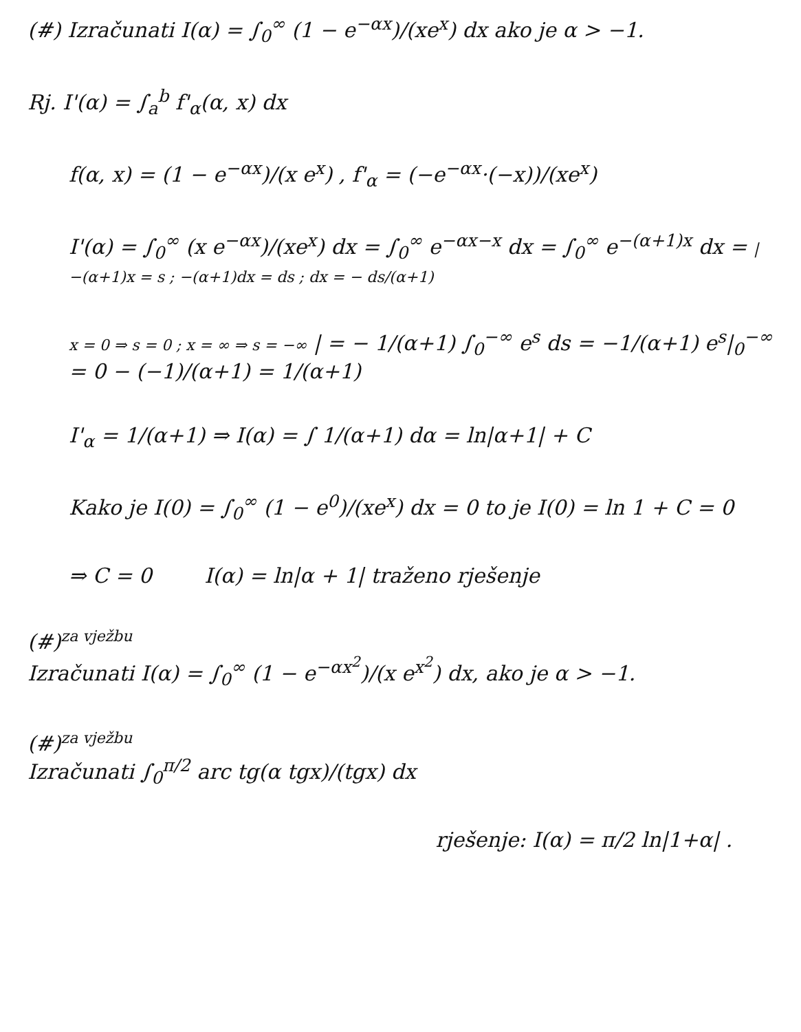(#) Izračunati I(α) = ∫<sub>0</sub><sup>∞</sup> (1 − e<sup>−αx</sup>)/(xe<sup>x</sup>) dx ako je α > −1.
Rj. I'(α) = ∫<sub>a</sub><sup>b</sup> f'<sub>α</sub>(α, x) dx
f(α, x) = (1 − e<sup>−αx</sup>)/(x e<sup>x</sup>) , f'<sub>α</sub> = (−e<sup>−αx</sup>·(−x))/(xe<sup>x</sup>)
I'(α) = ∫<sub>0</sub><sup>∞</sup> (x e<sup>−αx</sup>)/(xe<sup>x</sup>) dx = ∫<sub>0</sub><sup>∞</sup> e<sup>−αx−x</sup> dx = ∫<sub>0</sub><sup>∞</sup> e<sup>−(α+1)x</sup> dx = | −(α+1)x = s ; −(α+1)dx = ds ; dx = − ds/(α+1)
x = 0 ⇒ s = 0 ; x = ∞ ⇒ s = −∞ | = − 1/(α+1) ∫<sub>0</sub><sup>−∞</sup> e<sup>s</sup> ds = −1/(α+1) e<sup>s</sup>|<sub>0</sub><sup>−∞</sup> = 0 − (−1)/(α+1) = 1/(α+1)
I'<sub>α</sub> = 1/(α+1) ⇒ I(α) = ∫ 1/(α+1) dα = ln|α+1| + C
Kako je I(0) = ∫<sub>0</sub><sup>∞</sup> (1 − e<sup>0</sup>)/(xe<sup>x</sup>) dx = 0 to je I(0) = ln 1 + C = 0
⇒ C = 0 I(α) = ln|α + 1| traženo rješenje
(#)<sup>za vježbu</sup>
Izračunati I(α) = ∫<sub>0</sub><sup>∞</sup> (1 − e<sup>−αx<sup>2</sup></sup>)/(x e<sup>x<sup>2</sup></sup>) dx, ako je α > −1.
(#)<sup>za vježbu</sup>
Izračunati ∫<sub>0</sub><sup>π/2</sup> arc tg(α tgx)/(tgx) dx
rješenje: I(α) = π/2 ln|1+α| .